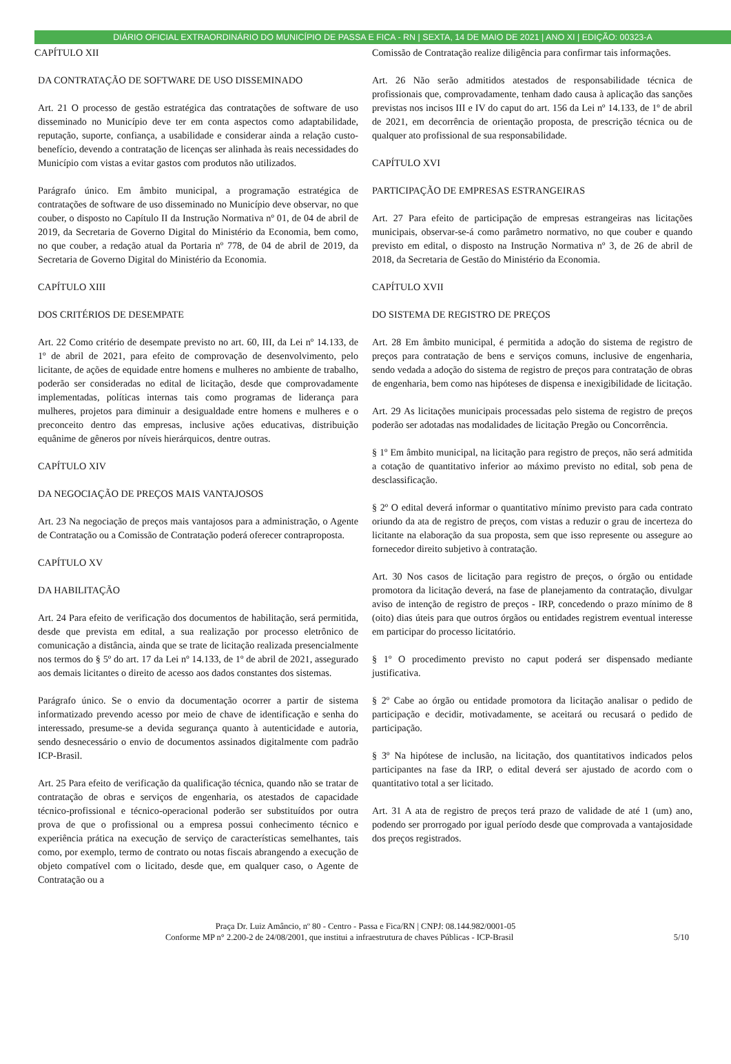DIÁRIO OFICIAL EXTRAORDINÁRIO DO MUNICÍPIO DE PASSA E FICA - RN | SEXTA, 14 DE MAIO DE 2021 | ANO XI | EDIÇÃO: 00323-A
CAPÍTULO XII
DA CONTRATAÇÃO DE SOFTWARE DE USO DISSEMINADO
Art. 21 O processo de gestão estratégica das contratações de software de uso disseminado no Município deve ter em conta aspectos como adaptabilidade, reputação, suporte, confiança, a usabilidade e considerar ainda a relação custo-benefício, devendo a contratação de licenças ser alinhada às reais necessidades do Município com vistas a evitar gastos com produtos não utilizados.
Parágrafo único. Em âmbito municipal, a programação estratégica de contratações de software de uso disseminado no Município deve observar, no que couber, o disposto no Capítulo II da Instrução Normativa nº 01, de 04 de abril de 2019, da Secretaria de Governo Digital do Ministério da Economia, bem como, no que couber, a redação atual da Portaria nº 778, de 04 de abril de 2019, da Secretaria de Governo Digital do Ministério da Economia.
CAPÍTULO XIII
DOS CRITÉRIOS DE DESEMPATE
Art. 22 Como critério de desempate previsto no art. 60, III, da Lei nº 14.133, de 1º de abril de 2021, para efeito de comprovação de desenvolvimento, pelo licitante, de ações de equidade entre homens e mulheres no ambiente de trabalho, poderão ser consideradas no edital de licitação, desde que comprovadamente implementadas, políticas internas tais como programas de liderança para mulheres, projetos para diminuir a desigualdade entre homens e mulheres e o preconceito dentro das empresas, inclusive ações educativas, distribuição equânime de gêneros por níveis hierárquicos, dentre outras.
CAPÍTULO XIV
DA NEGOCIAÇÃO DE PREÇOS MAIS VANTAJOSOS
Art. 23 Na negociação de preços mais vantajosos para a administração, o Agente de Contratação ou a Comissão de Contratação poderá oferecer contraproposta.
CAPÍTULO XV
DA HABILITAÇÃO
Art. 24 Para efeito de verificação dos documentos de habilitação, será permitida, desde que prevista em edital, a sua realização por processo eletrônico de comunicação a distância, ainda que se trate de licitação realizada presencialmente nos termos do § 5º do art. 17 da Lei nº 14.133, de 1º de abril de 2021, assegurado aos demais licitantes o direito de acesso aos dados constantes dos sistemas.
Parágrafo único. Se o envio da documentação ocorrer a partir de sistema informatizado prevendo acesso por meio de chave de identificação e senha do interessado, presume-se a devida segurança quanto à autenticidade e autoria, sendo desnecessário o envio de documentos assinados digitalmente com padrão ICP-Brasil.
Art. 25 Para efeito de verificação da qualificação técnica, quando não se tratar de contratação de obras e serviços de engenharia, os atestados de capacidade técnico-profissional e técnico-operacional poderão ser substituídos por outra prova de que o profissional ou a empresa possui conhecimento técnico e experiência prática na execução de serviço de características semelhantes, tais como, por exemplo, termo de contrato ou notas fiscais abrangendo a execução de objeto compatível com o licitado, desde que, em qualquer caso, o Agente de Contratação ou a
Comissão de Contratação realize diligência para confirmar tais informações.
Art. 26 Não serão admitidos atestados de responsabilidade técnica de profissionais que, comprovadamente, tenham dado causa à aplicação das sanções previstas nos incisos III e IV do caput do art. 156 da Lei nº 14.133, de 1º de abril de 2021, em decorrência de orientação proposta, de prescrição técnica ou de qualquer ato profissional de sua responsabilidade.
CAPÍTULO XVI
PARTICIPAÇÃO DE EMPRESAS ESTRANGEIRAS
Art. 27 Para efeito de participação de empresas estrangeiras nas licitações municipais, observar-se-á como parâmetro normativo, no que couber e quando previsto em edital, o disposto na Instrução Normativa nº 3, de 26 de abril de 2018, da Secretaria de Gestão do Ministério da Economia.
CAPÍTULO XVII
DO SISTEMA DE REGISTRO DE PREÇOS
Art. 28 Em âmbito municipal, é permitida a adoção do sistema de registro de preços para contratação de bens e serviços comuns, inclusive de engenharia, sendo vedada a adoção do sistema de registro de preços para contratação de obras de engenharia, bem como nas hipóteses de dispensa e inexigibilidade de licitação.
Art. 29 As licitações municipais processadas pelo sistema de registro de preços poderão ser adotadas nas modalidades de licitação Pregão ou Concorrência.
§ 1º Em âmbito municipal, na licitação para registro de preços, não será admitida a cotação de quantitativo inferior ao máximo previsto no edital, sob pena de desclassificação.
§ 2º O edital deverá informar o quantitativo mínimo previsto para cada contrato oriundo da ata de registro de preços, com vistas a reduzir o grau de incerteza do licitante na elaboração da sua proposta, sem que isso represente ou assegure ao fornecedor direito subjetivo à contratação.
Art. 30 Nos casos de licitação para registro de preços, o órgão ou entidade promotora da licitação deverá, na fase de planejamento da contratação, divulgar aviso de intenção de registro de preços - IRP, concedendo o prazo mínimo de 8 (oito) dias úteis para que outros órgãos ou entidades registrem eventual interesse em participar do processo licitatório.
§ 1º O procedimento previsto no caput poderá ser dispensado mediante justificativa.
§ 2º Cabe ao órgão ou entidade promotora da licitação analisar o pedido de participação e decidir, motivadamente, se aceitará ou recusará o pedido de participação.
§ 3º Na hipótese de inclusão, na licitação, dos quantitativos indicados pelos participantes na fase da IRP, o edital deverá ser ajustado de acordo com o quantitativo total a ser licitado.
Art. 31 A ata de registro de preços terá prazo de validade de até 1 (um) ano, podendo ser prorrogado por igual período desde que comprovada a vantajosidade dos preços registrados.
Praça Dr. Luiz Amâncio, nº 80 - Centro - Passa e Fica/RN | CNPJ: 08.144.982/0001-05
Conforme MP n° 2.200-2 de 24/08/2001, que institui a infraestrutura de chaves Públicas - ICP-Brasil 5/10